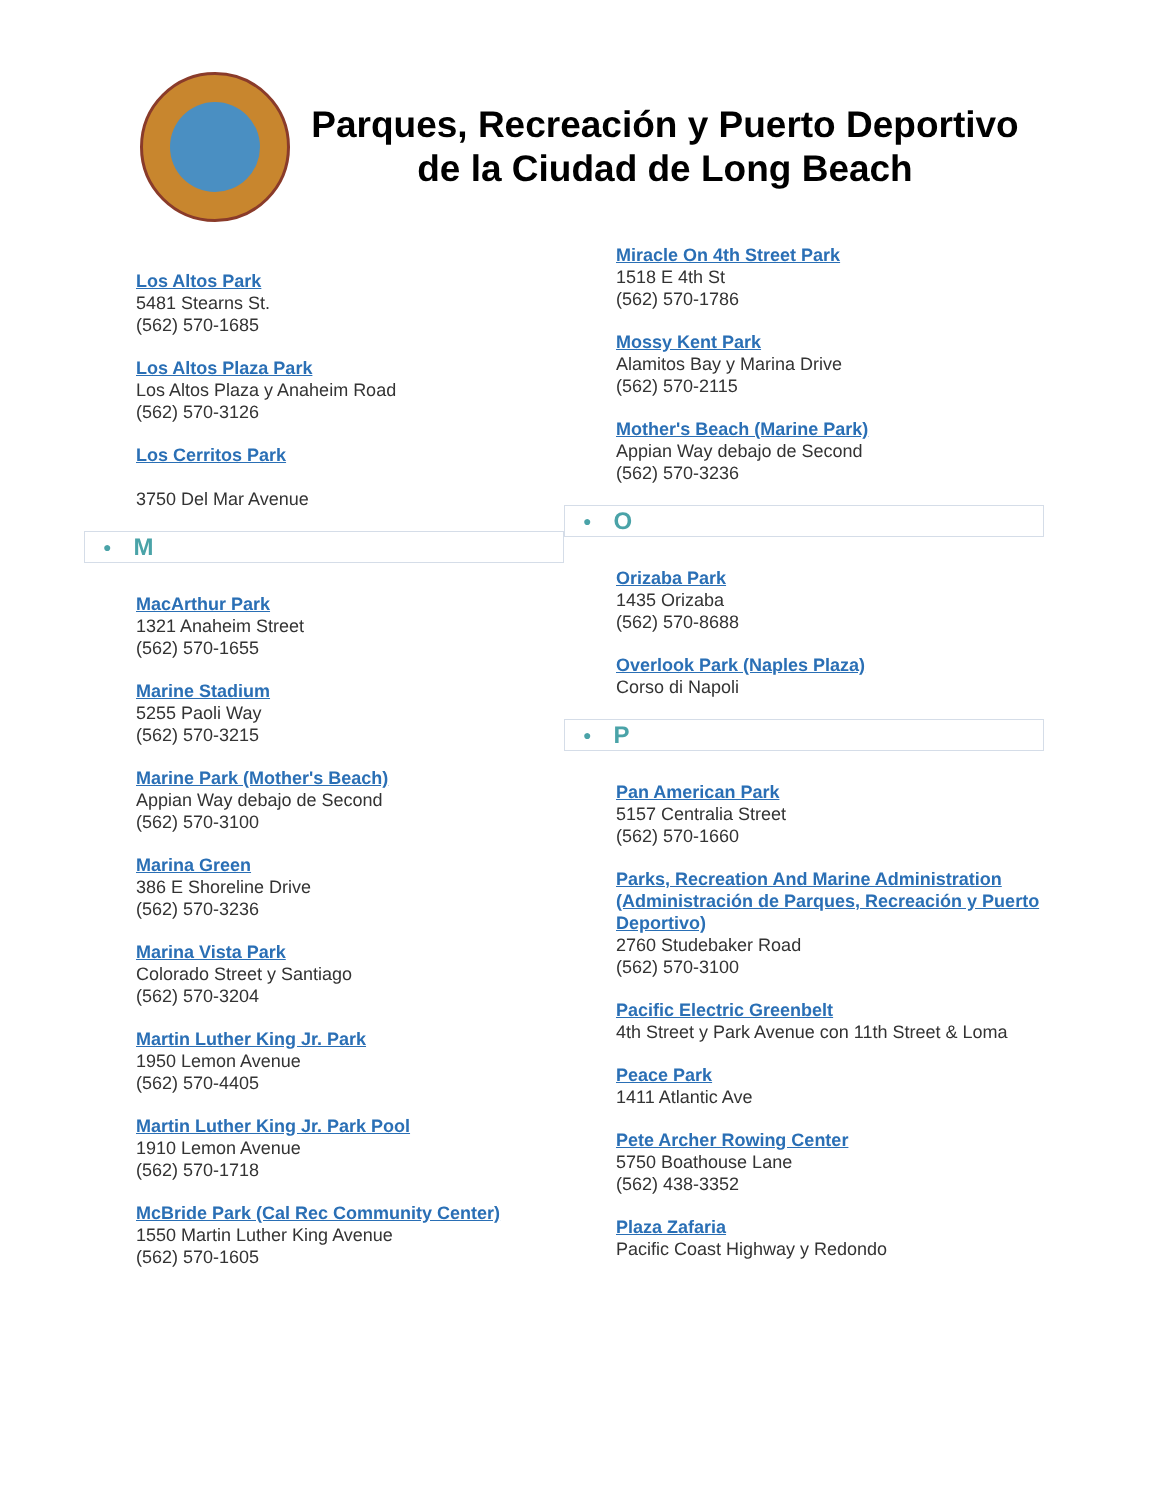Parques, Recreación y Puerto Deportivo de la Ciudad de Long Beach
Los Altos Park
5481 Stearns St.
(562) 570-1685
Los Altos Plaza Park
Los Altos Plaza y Anaheim Road
(562) 570-3126
Los Cerritos Park
3750 Del Mar Avenue
● M
MacArthur Park
1321 Anaheim Street
(562) 570-1655
Marine Stadium
5255 Paoli Way
(562) 570-3215
Marine Park (Mother's Beach)
Appian Way debajo de Second
(562) 570-3100
Marina Green
386 E Shoreline Drive
(562) 570-3236
Marina Vista Park
Colorado Street y Santiago
(562) 570-3204
Martin Luther King Jr. Park
1950 Lemon Avenue
(562) 570-4405
Martin Luther King Jr. Park Pool
1910 Lemon Avenue
(562) 570-1718
McBride Park (Cal Rec Community Center)
1550 Martin Luther King Avenue
(562) 570-1605
Miracle On 4th Street Park
1518 E 4th St
(562) 570-1786
Mossy Kent Park
Alamitos Bay y Marina Drive
(562) 570-2115
Mother's Beach (Marine Park)
Appian Way debajo de Second
(562) 570-3236
● O
Orizaba Park
1435 Orizaba
(562) 570-8688
Overlook Park (Naples Plaza)
Corso di Napoli
● P
Pan American Park
5157 Centralia Street
(562) 570-1660
Parks, Recreation And Marine Administration (Administración de Parques, Recreación y Puerto Deportivo)
2760 Studebaker Road
(562) 570-3100
Pacific Electric Greenbelt
4th Street y Park Avenue con 11th Street & Loma
Peace Park
1411 Atlantic Ave
Pete Archer Rowing Center
5750 Boathouse Lane
(562) 438-3352
Plaza Zafaria
Pacific Coast Highway y Redondo